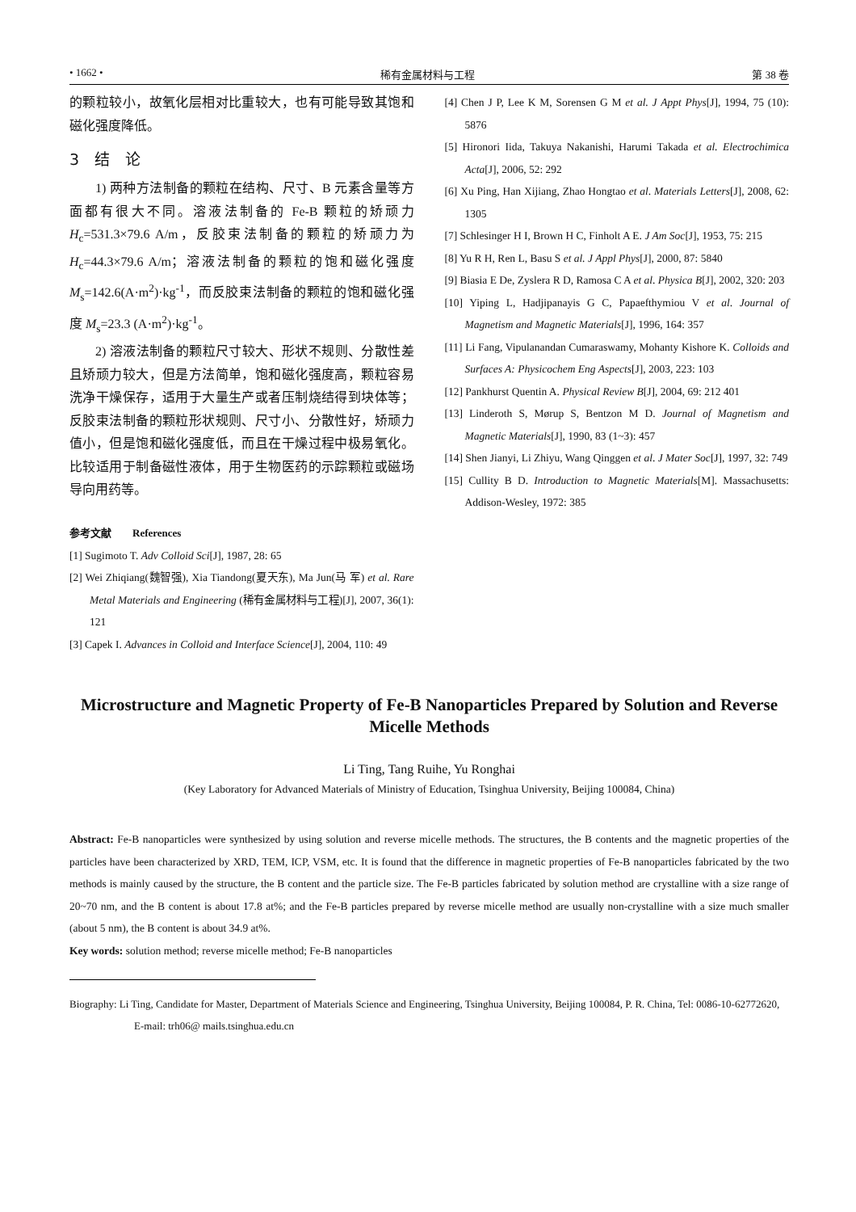• 1662 • 稀有金属材料与工程 第 38 卷
的颗粒较小，故氧化层相对比重较大，也有可能导致其饱和磁化强度降低。
3　结　论
1) 两种方法制备的颗粒在结构、尺寸、B 元素含量等方面都有很大不同。溶液法制备的 Fe-B 颗粒的矫顽力 H<sub>c</sub>=531.3×79.6 A/m，反胶束法制备的颗粒的矫顽力为 H<sub>c</sub>=44.3×79.6 A/m；溶液法制备的颗粒的饱和磁化强度 M<sub>s</sub>=142.6(A·m<sup>2</sup>)·kg<sup>-1</sup>，而反胶束法制备的颗粒的饱和磁化强度 M<sub>s</sub>=23.3 (A·m<sup>2</sup>)·kg<sup>-1</sup>。
2) 溶液法制备的颗粒尺寸较大、形状不规则、分散性差且矫顽力较大，但是方法简单，饱和磁化强度高，颗粒容易洗净干燥保存，适用于大量生产或者压制烧结得到块体等；反胶束法制备的颗粒形状规则、尺寸小、分散性好，矫顽力值小，但是饱和磁化强度低，而且在干燥过程中极易氧化。比较适用于制备磁性液体，用于生物医药的示踪颗粒或磁场导向用药等。
参考文献　　References
[1] Sugimoto T. Adv Colloid Sci[J], 1987, 28: 65
[2] Wei Zhiqiang(魏智强), Xia Tiandong(夏天东), Ma Jun(马 军) et al. Rare Metal Materials and Engineering (稀有金属材料与工程)[J], 2007, 36(1): 121
[3] Capek I. Advances in Colloid and Interface Science[J], 2004, 110: 49
[4] Chen J P, Lee K M, Sorensen G M et al. J Appt Phys[J], 1994, 75 (10): 5876
[5] Hironori Iida, Takuya Nakanishi, Harumi Takada et al. Electrochimica Acta[J], 2006, 52: 292
[6] Xu Ping, Han Xijiang, Zhao Hongtao et al. Materials Letters[J], 2008, 62: 1305
[7] Schlesinger H I, Brown H C, Finholt A E. J Am Soc[J], 1953, 75: 215
[8] Yu R H, Ren L, Basu S et al. J Appl Phys[J], 2000, 87: 5840
[9] Biasia E De, Zyslera R D, Ramosa C A et al. Physica B[J], 2002, 320: 203
[10] Yiping L, Hadjipanayis G C, Papaefthymiou V et al. Journal of Magnetism and Magnetic Materials[J], 1996, 164: 357
[11] Li Fang, Vipulanandan Cumaraswamy, Mohanty Kishore K. Colloids and Surfaces A: Physicochem Eng Aspects[J], 2003, 223: 103
[12] Pankhurst Quentin A. Physical Review B[J], 2004, 69: 212 401
[13] Linderoth S, Mørup S, Bentzon M D. Journal of Magnetism and Magnetic Materials[J], 1990, 83 (1~3): 457
[14] Shen Jianyi, Li Zhiyu, Wang Qinggen et al. J Mater Soc[J], 1997, 32: 749
[15] Cullity B D. Introduction to Magnetic Materials[M]. Massachusetts: Addison-Wesley, 1972: 385
Microstructure and Magnetic Property of Fe-B Nanoparticles Prepared by Solution and Reverse Micelle Methods
Li Ting, Tang Ruihe, Yu Ronghai
(Key Laboratory for Advanced Materials of Ministry of Education, Tsinghua University, Beijing 100084, China)
Abstract: Fe-B nanoparticles were synthesized by using solution and reverse micelle methods. The structures, the B contents and the magnetic properties of the particles have been characterized by XRD, TEM, ICP, VSM, etc. It is found that the difference in magnetic properties of Fe-B nanoparticles fabricated by the two methods is mainly caused by the structure, the B content and the particle size. The Fe-B particles fabricated by solution method are crystalline with a size range of 20~70 nm, and the B content is about 17.8 at%; and the Fe-B particles prepared by reverse micelle method are usually non-crystalline with a size much smaller (about 5 nm), the B content is about 34.9 at%.
Key words: solution method; reverse micelle method; Fe-B nanoparticles
Biography: Li Ting, Candidate for Master, Department of Materials Science and Engineering, Tsinghua University, Beijing 100084, P. R. China, Tel: 0086-10-62772620, E-mail: trh06@ mails.tsinghua.edu.cn